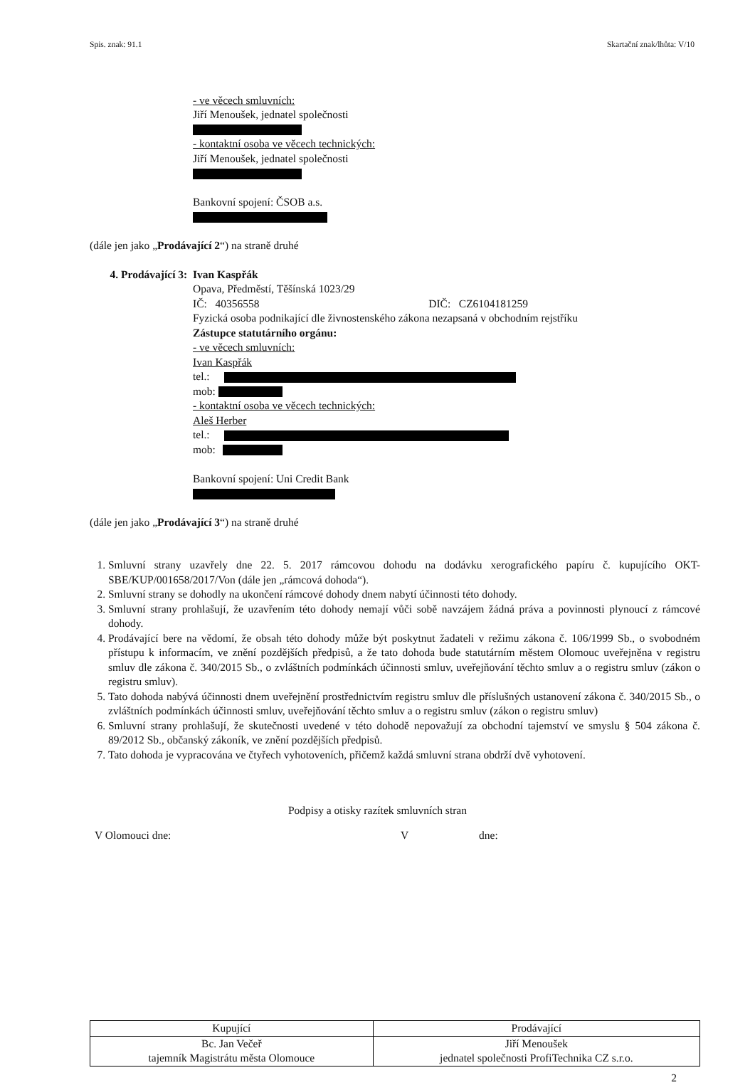Spis. znak: 91.1 Skartační znak/lhůta: V/10
- ve věcech smluvních:
Jiří Menoušek, jednatel společnosti
- kontaktní osoba ve věcech technických:
Jiří Menoušek, jednatel společnosti
Bankovní spojení: ČSOB a.s.
(dále jen jako „Prodávající 2“) na straně druhé
4. Prodávající 3: Ivan Kaspřák
Opava, Předměstí, Těšínská 1023/29
IČ: 40356558 DIČ: CZ6104181259
Fyzická osoba podnikající dle živnostenského zákona nezapsaná v obchodním rejstříku
Zástupce statutárního orgánu:
- ve věcech smluvních:
Ivan Kaspřák
tel.:
mob:
- kontaktní osoba ve věcech technických:
Aleš Herber
tel.:
mob:
Bankovní spojení: Uni Credit Bank
(dále jen jako „Prodávající 3“) na straně druhé
1. Smluvní strany uzavřely dne 22. 5. 2017 rámcovou dohodu na dodávku xerografického papíru č. kupujícího OKT-SBE/KUP/001658/2017/Von (dále jen „rámcová dohoda“).
2. Smluvní strany se dohodly na ukončení rámcové dohody dnem nabytí účinnosti této dohody.
3. Smluvní strany prohlašují, že uzavřením této dohody nemají vůči sobě navzájem žádná práva a povinnosti plynoucí z rámcové dohody.
4. Prodávající bere na vědomí, že obsah této dohody může být poskytnut žadateli v režimu zákona č. 106/1999 Sb., o svobodném přístupu k informacím, ve znění pozdějších předpisů, a že tato dohoda bude statutárním městem Olomouc uveřejněna v registru smluv dle zákona č. 340/2015 Sb., o zvláštních podmínkách účinnosti smluv, uveřejňování těchto smluv a o registru smluv (zákon o registru smluv).
5. Tato dohoda nabývá účinnosti dnem uveřejnění prostřednictvím registru smluv dle příslušných ustanovení zákona č. 340/2015 Sb., o zvláštních podmínkách účinnosti smluv, uveřejňování těchto smluv a o registru smluv (zákon o registru smluv)
6. Smluvní strany prohlašují, že skutečnosti uvedené v této dohodě nepovažují za obchodní tajemství ve smyslu § 504 zákona č. 89/2012 Sb., občanský zákoník, ve znění pozdějších předpisů.
7. Tato dohoda je vypracována ve čtyřech vyhotoveních, přičemž každá smluvní strana obdrží dvě vyhotovení.
Podpisy a otisky razítek smluvních stran
V Olomouci dne: V dne:
| Kupující | Prodávající |
| Bc. Jan Večeř tajemník Magistrátu města Olomouce | Jiří Menoušek jednatel společnosti ProfiTechnika CZ s.r.o. |
2